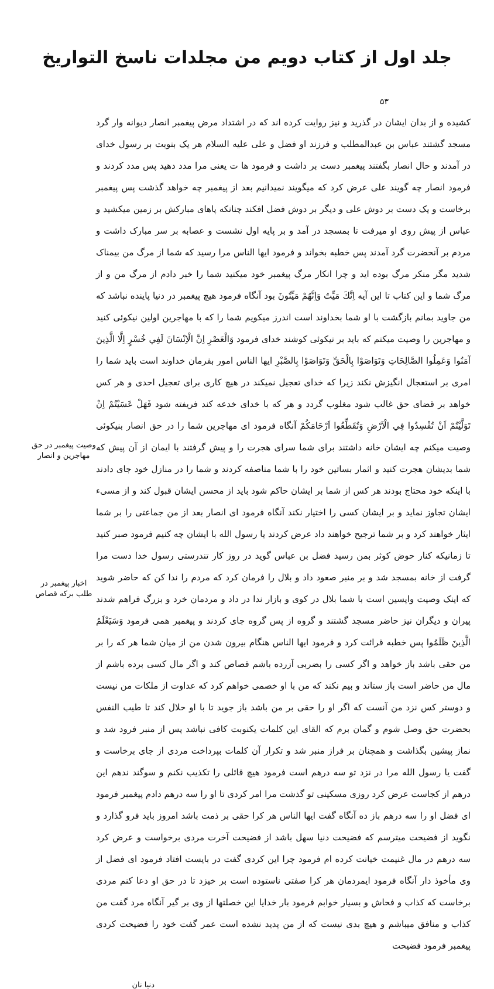جلد اول از کتاب دویم من مجلدات ناسخ التواریخ
۵۳
کشیده و از بدان ایشان در گذرید و نیز روایت کرده اند که در اشتداد مرض پیغمبر انصار دیوانه وار گرد مسجد گشتند عباس بن عبدالمطلب و فرزند او فضل و علی علیه السلام هر یک بنوبت بر رسول خدای در آمدند و حال انصار بگفتند پیغمبر دست بر داشت و فرمود ها ت یعنی مرا مدد دهید پس مدد کردند و فرمود انصار چه گویند علی عرض کرد که میگویند نمیدانیم بعد از پیغمبر چه خواهد گذشت پس پیغمبر برخاست و یک دست بر دوش علی و دیگر بر دوش فضل افکند چنانکه پاهای مبارکش بر زمین میکشید و عباس از پیش روی او میرفت تا بمسجد در آمد و بر پایه اول نشست و عصابه بر سر مبارک داشت و مردم بر آنحضرت گرد آمدند پس خطبه بخواند و فرمود ایها الناس مرا رسید که شما از مرگ من بیمناک شدید مگر منکر مرگ بوده اید و چرا انکار مرگ پیغمبر خود میکنید شما را خبر دادم از مرگ من و از مرگ شما و این کتاب تا این آیه اِنَّكَ مَيِّتٌ وَاِنَّهُمْ مَيِّتُونَ بود آنگاه فرمود هیچ پیغمبر در دنیا پاینده نباشد که من جاوید بمانم بازگشت با او شما بخداوند است اندرز میکویم شما را که با مهاجرین اولین نیکوئی کنید و مهاجرین را وصیت میکنم که باید بر نیکوئی کوشند خدای فرمود وَالْعَصْرِ اِنَّ الْاِنْسَانَ لَفِي خُسْرٍ اِلَّا الَّذِينَ آمَنُوا وَعَمِلُوا الصَّالِحَاتِ وَتَوَاصَوْا بِالْحَقِّ وَتَوَاصَوْا بِالصَّبْرِ ایها الناس امور بفرمان خداوند است باید شما را امری بر استعجال انگیزش نکند زیرا که خدای تعجیل نمیکند در هیچ کاری برای تعجیل احدی و هر کس خواهد بر قضای حق غالب شود مغلوب گردد و هر که با خدای خدعه کند فریفته شود فَهَلْ عَسَيْتُمْ اِنْ تَوَلَّيْتُمْ اَنْ تُفْسِدُوا فِي الْاَرْضِ وَتُقَطِّعُوا اَرْحَامَكُمْ آنگاه فرمود ای مهاجرین شما را در حق انصار بنیکوئی وصیت میکنم چه ایشان خانه داشتند برای شما سرای هجرت را و پیش گرفتند با ایمان از آن پیش که شما بدیشان هجرت کنید و اثمار بساتین خود را با شما مناصفه کردند و شما را در منازل خود جای دادند با اینکه خود محتاج بودند هر کس از شما بر ایشان حاکم شود باید از محسن ایشان قبول کند و از مسیء ایشان تجاوز نماید و بر ایشان کسی را اختیار نکند آنگاه فرمود ای انصار بعد از من جماعتی را بر شما ایثار خواهند کرد و بر شما ترجیح خواهند داد عرض کردند یا رسول الله با ایشان چه کنیم فرمود صبر کنید تا زمانیکه کنار حوض کوثر بمن رسید فضل بن عباس گوید در روز کار تندرستی رسول خدا دست مرا گرفت از خانه بمسجد شد و بر منبر صعود داد و بلال را فرمان کرد که مردم را ندا کن که حاضر شوید که اینک وصیت واپسین است با شما بلال در کوی و بازار ندا در داد و مردمان خرد و بزرگ فراهم شدند پیران و دیگران نیز حاضر مسجد گشتند و گروه از پس گروه جای کردند و پیغمبر همی فرمود وَسَيَعْلَمُ الَّذِينَ ظَلَمُوا پس خطبه قرائت کرد و فرمود ایها الناس هنگام بیرون شدن من از میان شما هر که را بر من حقی باشد باز خواهد و اگر کسی را بضربی آزرده باشم قصاص کند و اگر مال کسی برده باشم از مال من حاضر است باز ستاند و بیم نکند که من با او خصمی خواهم کرد که عداوت از ملکات من نیست و دوستر کس نزد من آنست که اگر او را حقی بر من باشد باز جوید تا با او حلال کند تا طیب النفس بحضرت حق وصل شوم و گمان برم که القای این کلمات یکنوبت کافی نباشد پس از منبر فرود شد و نماز پیشین بگذاشت و همچنان بر فراز منبر شد و تکرار آن کلمات بپرداخت مردی از جای برخاست و گفت یا رسول الله مرا در نزد تو سه درهم است فرمود هیچ قائلی را تکذیب نکنم و سوگند ندهم این درهم از کجاست عرض کرد روزی مسکینی تو گذشت مرا امر کردی تا او را سه درهم دادم پیغمبر فرمود ای فضل او را سه درهم باز ده آنگاه گفت ایها الناس هر کرا حقی بر ذمت باشد امروز باید فرو گذارد و نگوید از فضیحت میترسم که فضیحت دنیا سهل باشد از فضیحت آخرت مردی برخواست و عرض کرد سه درهم در مال غنیمت خیانت کرده ام فرمود چرا این کردی گفت در بایست افتاد فرمود ای فضل از وی مأخوذ دار آنگاه فرمود ایمردمان هر کرا صفتی ناستوده است بر خیزد تا در حق او دعا کنم مردی برخاست که کذاب و فحاش و بسیار خوابم فرمود بار خدایا این خصلتها از وی بر گیر آنگاه مرد گفت من کذاب و منافق میباشم و هیچ بدی نیست که از من پدید نشده است عمر گفت خود را فضیحت کردی پیغمبر فرمود فضیحت
وصیت پیغمبر در حق مهاجرین و انصار
اخبار پیغمبر در طلب برکه قصاص
دنیا نان